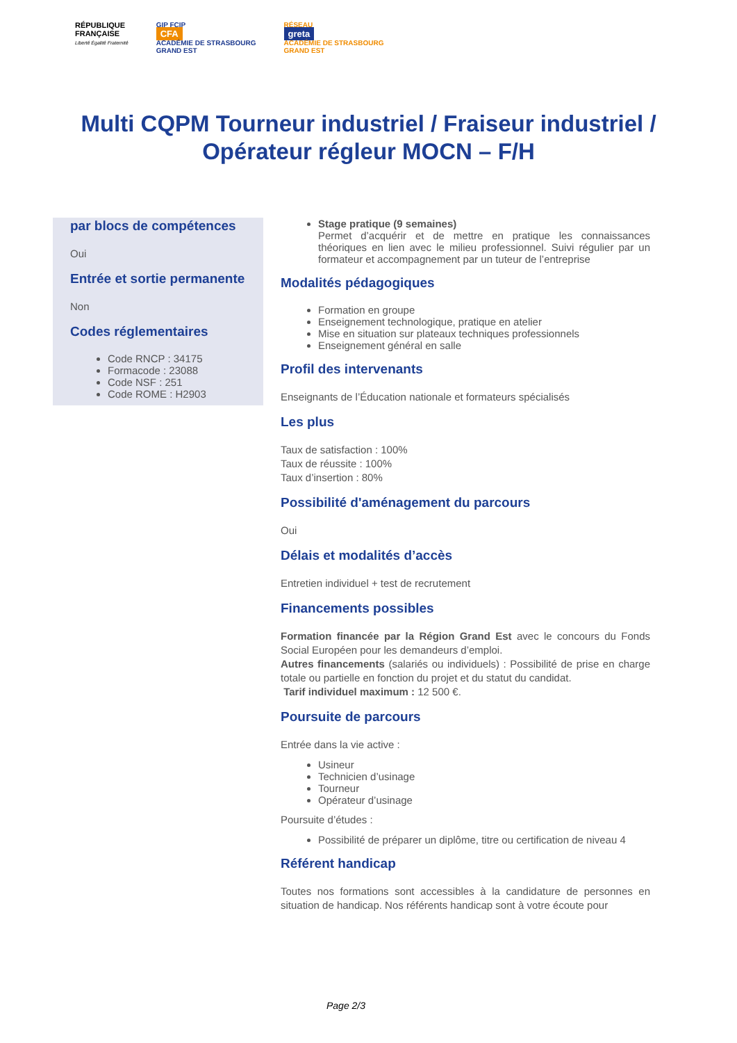RÉPUBLIQUE
FRANÇAISE
Liberté Égalité Fraternité
GIP FCIP
CFA
ACADÉMIE DE STRASBOURG
GRAND EST
RÉSEAU
greta
ACADÉMIE DE STRASBOURG
GRAND EST
Multi CQPM Tourneur industriel / Fraiseur industriel / Opérateur régleur MOCN – F/H
par blocs de compétences
Oui
Entrée et sortie permanente
Non
Codes réglementaires
Code RNCP : 34175
Formacode : 23088
Code NSF : 251
Code ROME : H2903
Stage pratique (9 semaines)
Permet d’acquérir et de mettre en pratique les connaissances théoriques en lien avec le milieu professionnel. Suivi régulier par un formateur et accompagnement par un tuteur de l’entreprise
Modalités pédagogiques
Formation en groupe
Enseignement technologique, pratique en atelier
Mise en situation sur plateaux techniques professionnels
Enseignement général en salle
Profil des intervenants
Enseignants de l’Éducation nationale et formateurs spécialisés
Les plus
Taux de satisfaction : 100%
Taux de réussite : 100%
Taux d’insertion : 80%
Possibilité d'aménagement du parcours
Oui
Délais et modalités d’accès
Entretien individuel + test de recrutement
Financements possibles
Formation financée par la Région Grand Est avec le concours du Fonds Social Européen pour les demandeurs d’emploi.
Autres financements (salariés ou individuels) : Possibilité de prise en charge totale ou partielle en fonction du projet et du statut du candidat.
Tarif individuel maximum : 12 500 €.
Poursuite de parcours
Entrée dans la vie active :
Usineur
Technicien d’usinage
Tourneur
Opérateur d’usinage
Poursuite d’études :
Possibilité de préparer un diplôme, titre ou certification de niveau 4
Référent handicap
Toutes nos formations sont accessibles à la candidature de personnes en situation de handicap. Nos référents handicap sont à votre écoute pour
Page 2/3